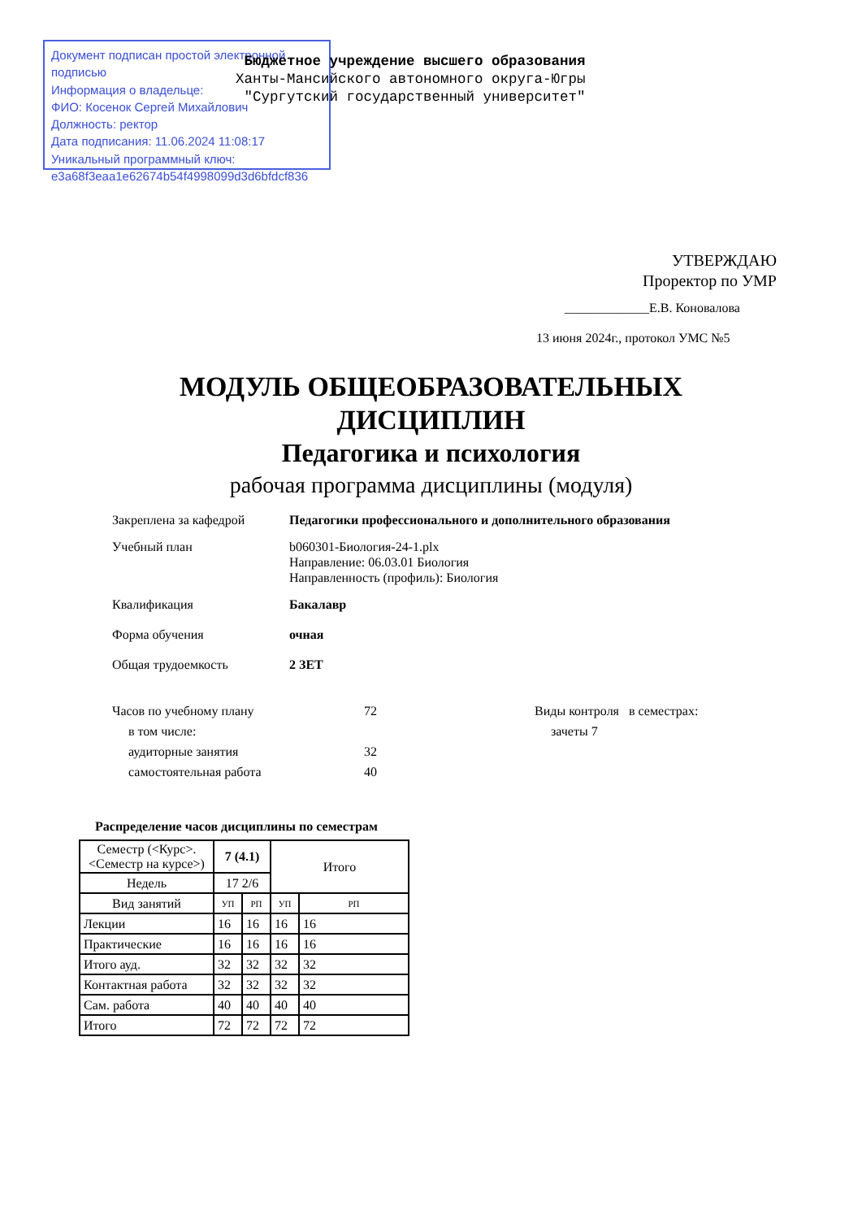Документ подписан простой электронной подписью
Информация о владельце:
ФИО: Косенок Сергей Михайлович
Должность: ректор
Дата подписания: 11.06.2024 11:08:17
Уникальный программный ключ:
e3a68f3eaa1e62674b54f4998099d3d6bfdcf836
Бюджетное учреждение высшего образования
Ханты-Мансийского автономного округа-Югры
"Сургутский государственный университет"
УТВЕРЖДАЮ
Проректор по УМР
_____________Е.В. Коновалова
13 июня 2024г., протокол УМС №5
МОДУЛЬ ОБЩЕОБРАЗОВАТЕЛЬНЫХ
ДИСЦИПЛИН
Педагогика и психология
рабочая программа дисциплины (модуля)
Закреплена за кафедрой Педагогики профессионального и дополнительного образования
Учебный план b060301-Биология-24-1.plx
Направление: 06.03.01 Биология
Направленность (профиль): Биология
Квалификация Бакалавр
Форма обучения очная
Общая трудоемкость 2 ЗЕТ
Часов по учебному плану 72 Виды контроля в семестрах:
в том числе: зачеты 7
аудиторные занятия 32
самостоятельная работа 40
Распределение часов дисциплины по семестрам
| Семестр (<Курс>.<Семестр на курсе>) | 7 (4.1) | | Итого | |
| --- | --- | --- | --- | --- |
| Недель | 17 2/6 | | | |
| Вид занятий | УП | РП | УП | РП |
| Лекции | 16 | 16 | 16 | 16 |
| Практические | 16 | 16 | 16 | 16 |
| Итого ауд. | 32 | 32 | 32 | 32 |
| Контактная работа | 32 | 32 | 32 | 32 |
| Сам. работа | 40 | 40 | 40 | 40 |
| Итого | 72 | 72 | 72 | 72 |